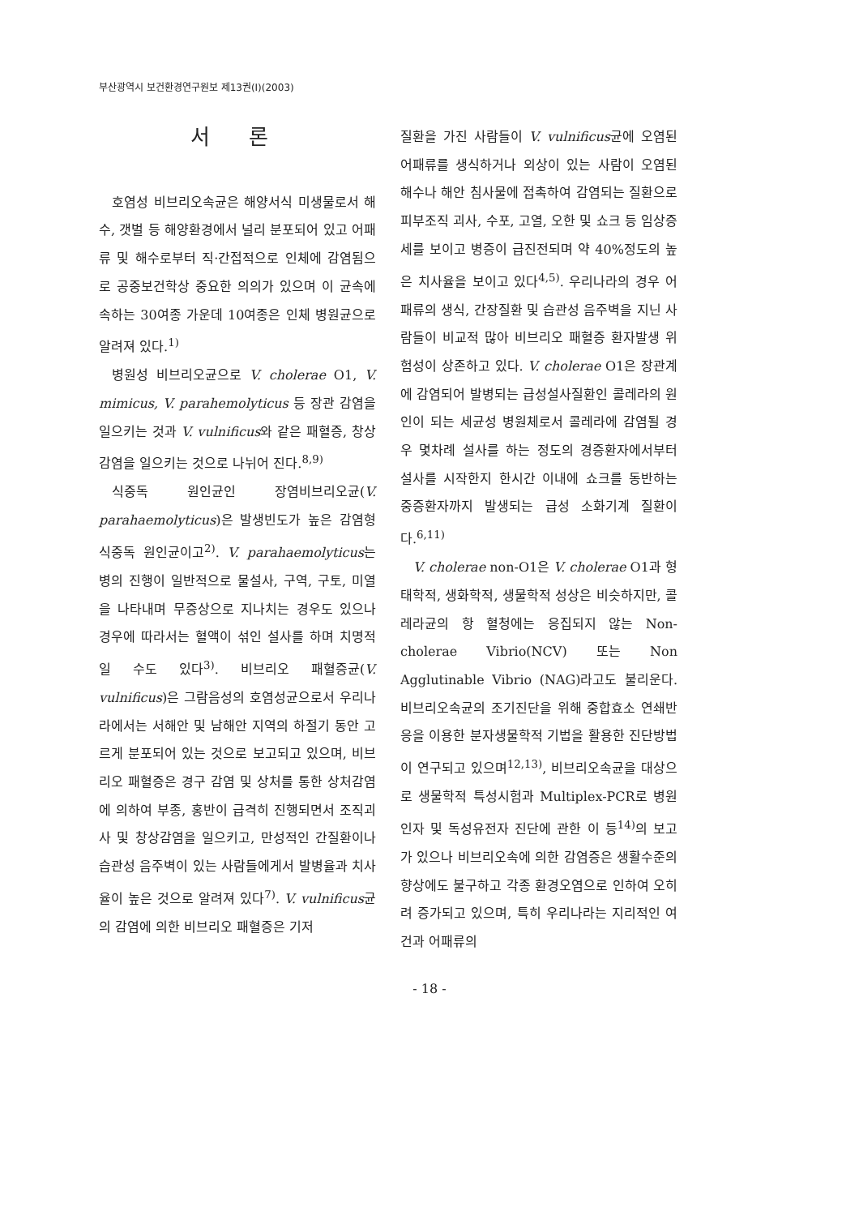부산광역시 보건환경연구원보 제13권(Ⅰ)(2003)
서 론
호염성 비브리오속균은 해양서식 미생물로서 해수, 갯벌 등 해양환경에서 널리 분포되어 있고 어패류 및 해수로부터 직·간접적으로 인체에 감염됨으로 공중보건학상 중요한 의의가 있으며 이 균속에 속하는 30여종 가운데 10여종은 인체 병원균으로 알려져 있다.<sup>1)</sup>
병원성 비브리오균으로 V. cholerae O1, V. mimicus, V. parahemolyticus 등 장관 감염을 일으키는 것과 V. vulnificus와 같은 패혈증, 창상감염을 일으키는 것으로 나뉘어 진다.<sup>8,9)</sup>
식중독 원인균인 장염비브리오균(V. parahaemolyticus)은 발생빈도가 높은 감염형 식중독 원인균이고<sup>2)</sup>. V. parahaemolyticus는 병의 진행이 일반적으로 물설사, 구역, 구토, 미열을 나타내며 무증상으로 지나치는 경우도 있으나 경우에 따라서는 혈액이 섞인 설사를 하며 치명적일 수도 있다<sup>3)</sup>. 비브리오 패혈증균(V. vulnificus)은 그람음성의 호염성균으로서 우리나라에서는 서해안 및 남해안 지역의 하절기 동안 고르게 분포되어 있는 것으로 보고되고 있으며, 비브리오 패혈증은 경구 감염 및 상처를 통한 상처감염에 의하여 부종, 홍반이 급격히 진행되면서 조직괴사 및 창상감염을 일으키고, 만성적인 간질환이나 습관성 음주벽이 있는 사람들에게서 발병율과 치사율이 높은 것으로 알려져 있다<sup>7)</sup>. V. vulnificus균의 감염에 의한 비브리오 패혈증은 기저
질환을 가진 사람들이 V. vulnificus균에 오염된 어패류를 생식하거나 외상이 있는 사람이 오염된 해수나 해안 침사물에 접촉하여 감염되는 질환으로 피부조직 괴사, 수포, 고열, 오한 및 쇼크 등 임상증세를 보이고 병증이 급진전되며 약 40%정도의 높은 치사율을 보이고 있다<sup>4,5)</sup>. 우리나라의 경우 어패류의 생식, 간장질환 및 습관성 음주벽을 지닌 사람들이 비교적 많아 비브리오 패혈증 환자발생 위험성이 상존하고 있다. V. cholerae O1은 장관계에 감염되어 발병되는 급성설사질환인 콜레라의 원인이 되는 세균성 병원체로서 콜레라에 감염될 경우 몇차례 설사를 하는 정도의 경증환자에서부터 설사를 시작한지 한시간 이내에 쇼크를 동반하는 중증환자까지 발생되는 급성 소화기계 질환이다.<sup>6,11)</sup>
V. cholerae non-O1은 V. cholerae O1과 형태학적, 생화학적, 생물학적 성상은 비슷하지만, 콜레라균의 항 혈청에는 응집되지 않는 Non-cholerae Vibrio(NCV) 또는 Non Agglutinable Vibrio (NAG)라고도 불리운다. 비브리오속균의 조기진단을 위해 중합효소 연쇄반응을 이용한 분자생물학적 기법을 활용한 진단방법이 연구되고 있으며<sup>12,13)</sup>, 비브리오속균을 대상으로 생물학적 특성시험과 Multiplex-PCR로 병원인자 및 독성유전자 진단에 관한 이 등<sup>14)</sup>의 보고가 있으나 비브리오속에 의한 감염증은 생활수준의 향상에도 불구하고 각종 환경오염으로 인하여 오히려 증가되고 있으며, 특히 우리나라는 지리적인 여건과 어패류의
- 18 -